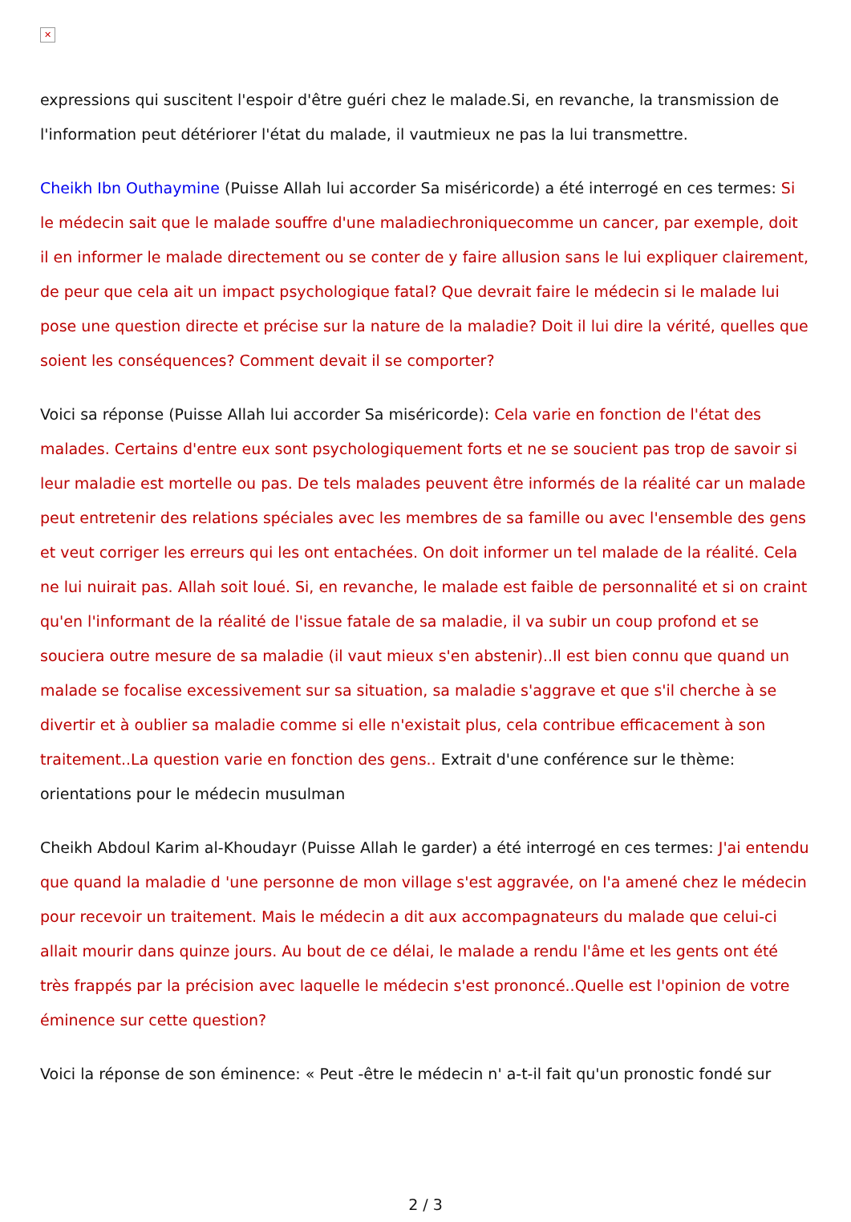✕
expressions qui suscitent l'espoir d'être guéri chez le malade.Si, en revanche, la transmission de l'information peut détériorer l'état du malade, il vautmieux ne pas la lui transmettre.
Cheikh Ibn Outhaymine (Puisse Allah lui accorder Sa miséricorde) a été interrogé en ces termes: Si le médecin sait que le malade souffre d'une maladiechroniquecomme un cancer, par exemple, doit il en informer le malade directement ou se conter de y faire allusion sans le lui expliquer clairement, de peur que cela ait un impact psychologique fatal? Que devrait faire le médecin si le malade lui pose une question directe et précise sur la nature de la maladie? Doit il lui dire la vérité, quelles que soient les conséquences? Comment devait il se comporter?
Voici sa réponse (Puisse Allah lui accorder Sa miséricorde): Cela varie en fonction de l'état des malades. Certains d'entre eux sont psychologiquement forts et ne se soucient pas trop de savoir si leur maladie est mortelle ou pas. De tels malades peuvent être informés de la réalité car un malade peut entretenir des relations spéciales avec les membres de sa famille ou avec l'ensemble des gens et veut corriger les erreurs qui les ont entachées. On doit informer un tel malade de la réalité. Cela ne lui nuirait pas. Allah soit loué. Si, en revanche, le malade est faible de personnalité et si on craint qu'en l'informant de la réalité de l'issue fatale de sa maladie, il va subir un coup profond et se souciera outre mesure de sa maladie (il vaut mieux s'en abstenir)..Il est bien connu que quand un malade se focalise excessivement sur sa situation, sa maladie s'aggrave et que s'il cherche à se divertir et à oublier sa maladie comme si elle n'existait plus, cela contribue efficacement à son traitement..La question varie en fonction des gens.. Extrait d'une conférence sur le thème: orientations pour le médecin musulman
Cheikh Abdoul Karim al-Khoudayr (Puisse Allah le garder) a été interrogé en ces termes: J'ai entendu que quand la maladie d 'une personne de mon village s'est aggravée, on l'a amené chez le médecin pour recevoir un traitement. Mais le médecin a dit aux accompagnateurs du malade que celui-ci allait mourir dans quinze jours. Au bout de ce délai, le malade a rendu l'âme et les gents ont été très frappés par la précision avec laquelle le médecin s'est prononcé..Quelle est l'opinion de votre éminence sur cette question?
Voici la réponse de son éminence: « Peut -être le médecin n' a-t-il fait qu'un pronostic fondé sur
2 / 3